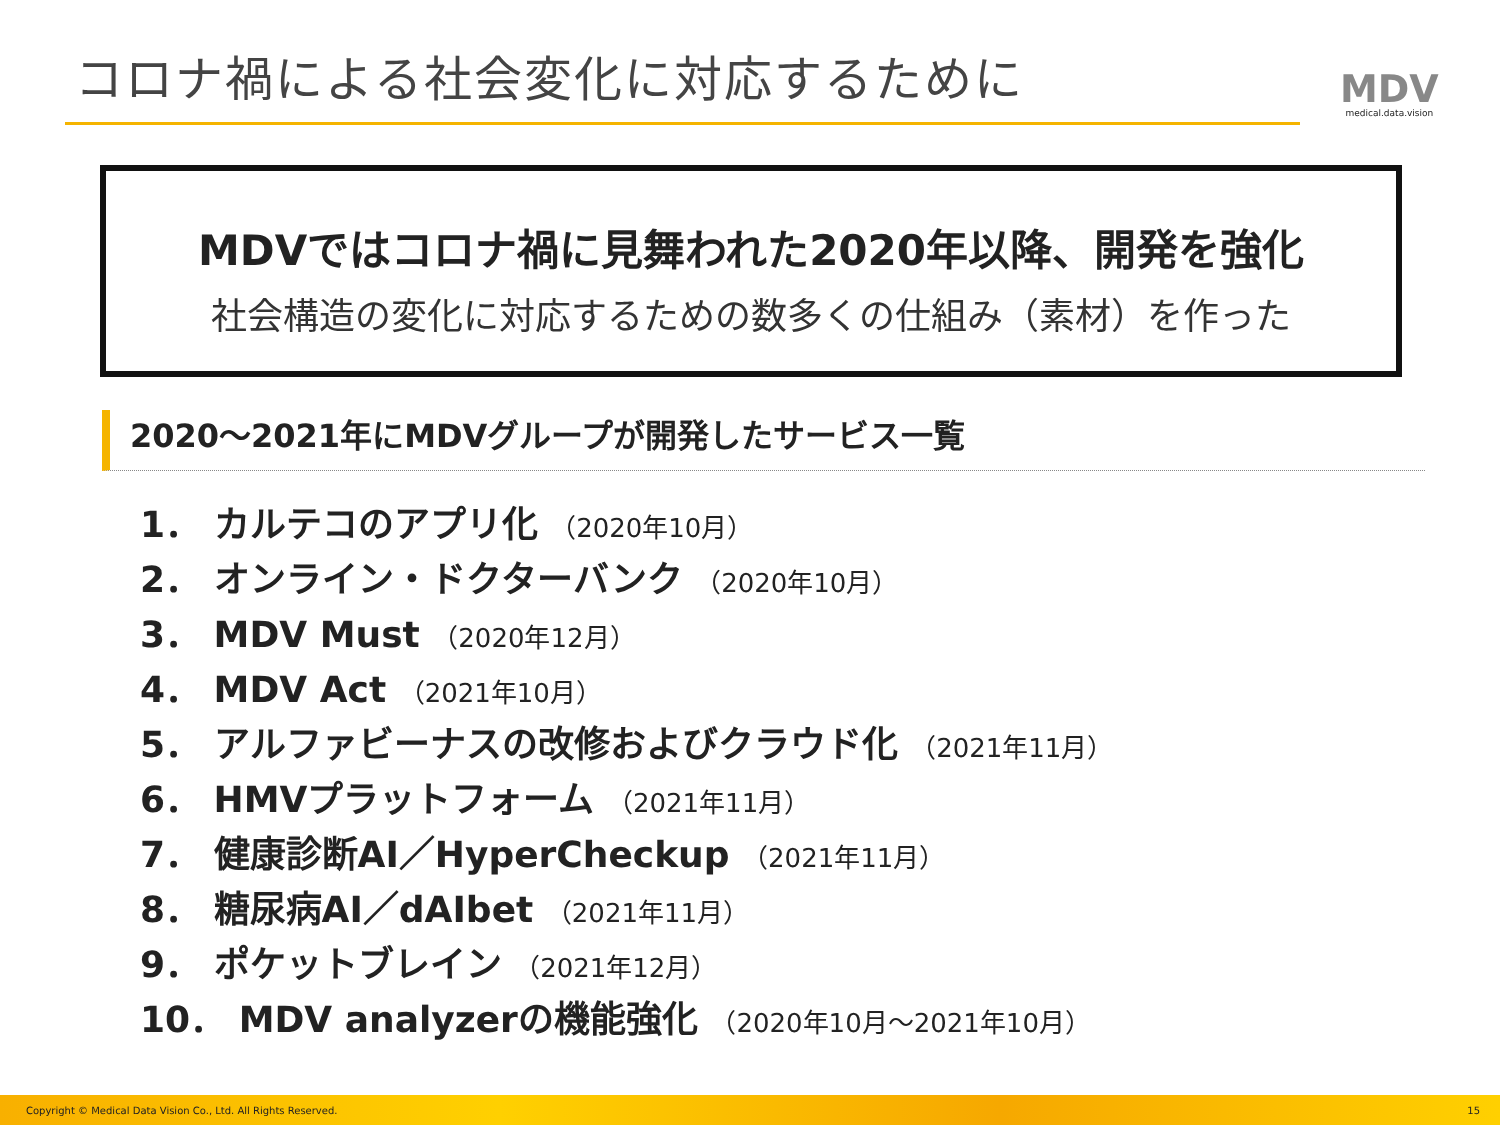コロナ禍による社会変化に対応するために
MDV
medical.data.vision
MDVではコロナ禍に見舞われた2020年以降、開発を強化
社会構造の変化に対応するための数多くの仕組み（素材）を作った
2020～2021年にMDVグループが開発したサービス一覧
1． カルテコのアプリ化 （2020年10月）
2． オンライン・ドクターバンク （2020年10月）
3． MDV Must （2020年12月）
4． MDV Act （2021年10月）
5． アルファビーナスの改修およびクラウド化 （2021年11月）
6． HMVプラットフォーム （2021年11月）
7． 健康診断AI／HyperCheckup （2021年11月）
8． 糖尿病AI／dAIbet （2021年11月）
9． ポケットブレイン （2021年12月）
10． MDV analyzerの機能強化 （2020年10月～2021年10月）
Copyright © Medical Data Vision Co., Ltd. All Rights Reserved. 15